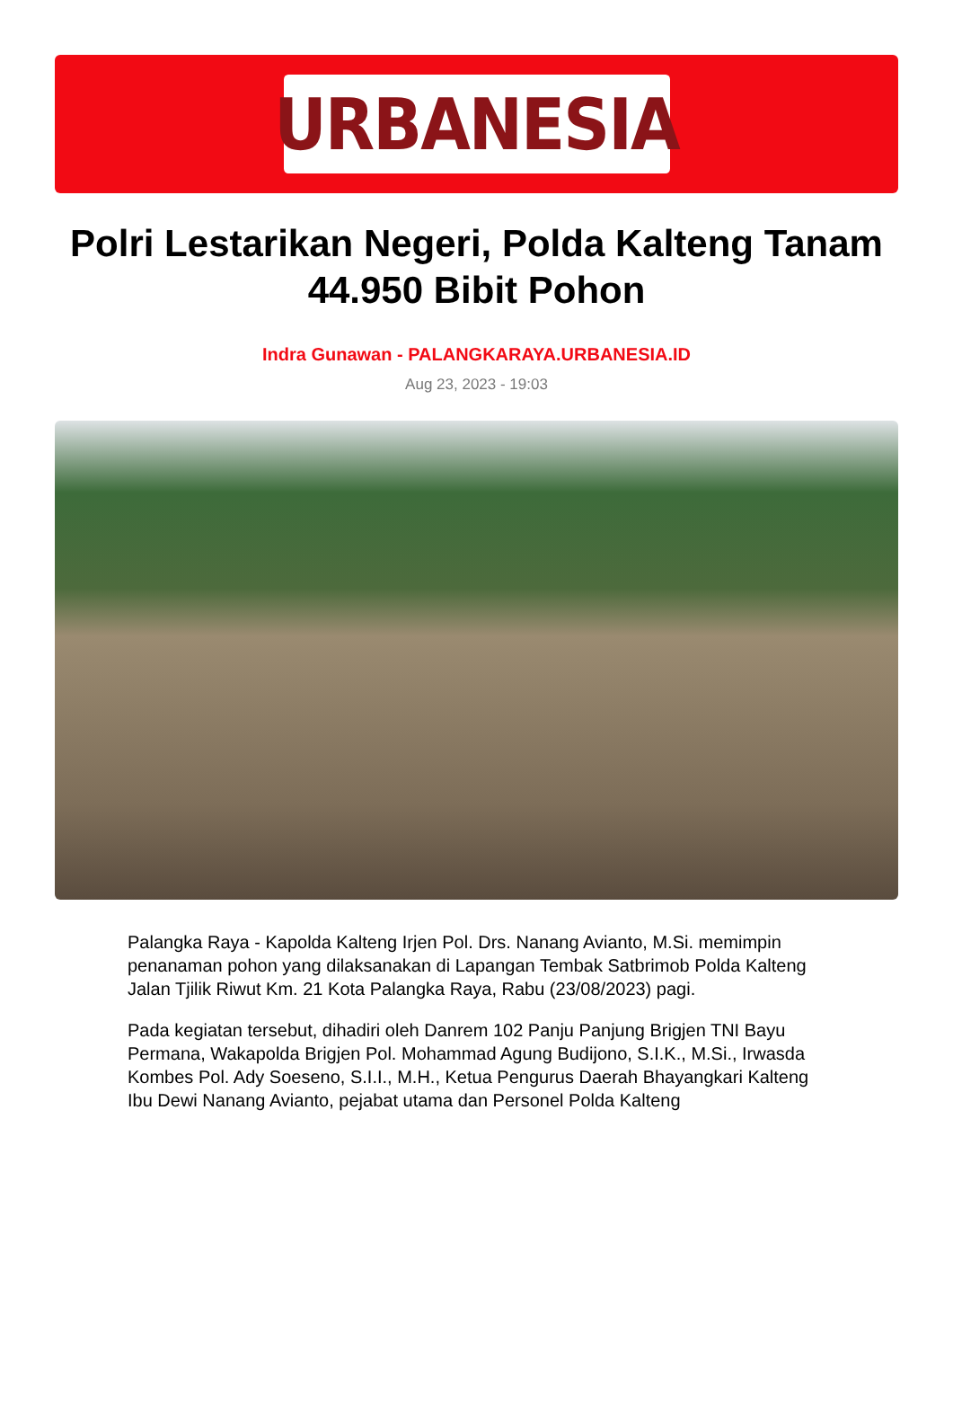URBANESIA
Polri Lestarikan Negeri, Polda Kalteng Tanam 44.950 Bibit Pohon
Indra Gunawan - PALANGKARAYA.URBANESIA.ID
Aug 23, 2023 - 19:03
Palangka Raya - Kapolda Kalteng Irjen Pol. Drs. Nanang Avianto, M.Si. memimpin penanaman pohon yang dilaksanakan di Lapangan Tembak Satbrimob Polda Kalteng Jalan Tjilik Riwut Km. 21 Kota Palangka Raya, Rabu (23/08/2023) pagi.
Pada kegiatan tersebut, dihadiri oleh Danrem 102 Panju Panjung Brigjen TNI Bayu Permana, Wakapolda Brigjen Pol. Mohammad Agung Budijono, S.I.K., M.Si., Irwasda Kombes Pol. Ady Soeseno, S.I.I., M.H., Ketua Pengurus Daerah Bhayangkari Kalteng Ibu Dewi Nanang Avianto, pejabat utama dan Personel Polda Kalteng